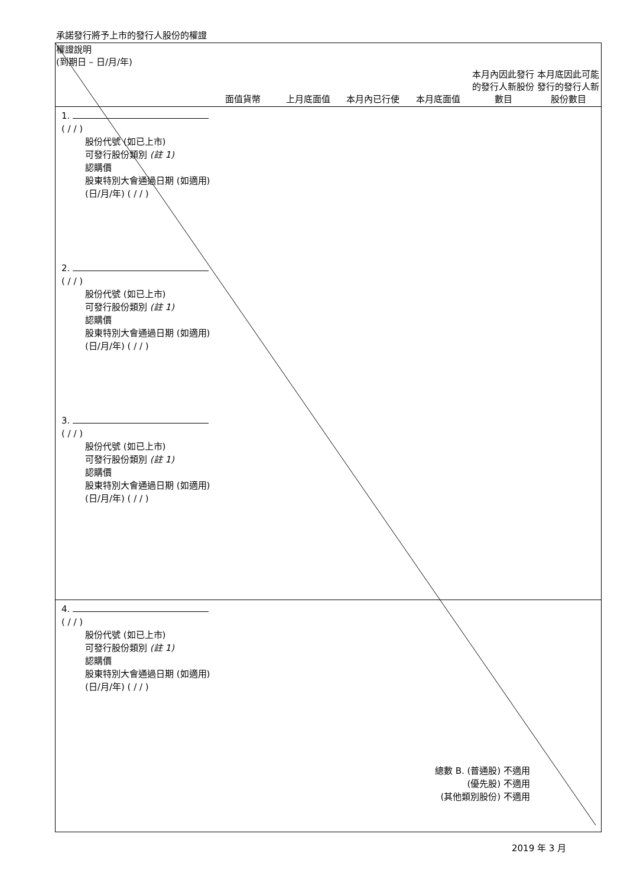承諾發行將予上市的發行人股份的權證
| 權證說明 (到期日 – 日/月/年) | 面值貨幣 | 上月底面值 | 本月內已行使 | 本月底面值 | 本月內因此發行的發行人新股份數目 | 本月底因此可能發行的發行人新股份數目 |
| --- | --- | --- | --- | --- | --- | --- |
| 1. ( / / ) 股份代號 (如已上市) 可發行股份類別 (註 1) 認購價 股東特別大會通過日期 (如適用) (日/月/年) ( / / ) | | | | | | |
| 2. ( / / ) 股份代號 (如已上市) 可發行股份類別 (註 1) 認購價 股東特別大會通過日期 (如適用) (日/月/年) ( / / ) | | | | | | |
| 3. ( / / ) 股份代號 (如已上市) 可發行股份類別 (註 1) 認購價 股東特別大會通過日期 (如適用) (日/月/年) ( / / ) | | | | | | |
| 4. ( / / ) 股份代號 (如已上市) 可發行股份類別 (註 1) 認購價 股東特別大會通過日期 (如適用) (日/月/年) ( / / ) | | | | | | |
| 總數 B. (普通股) 不適用 (優先股) 不適用 (其他類別股份) 不適用 | | | | | | |
2019 年 3 月